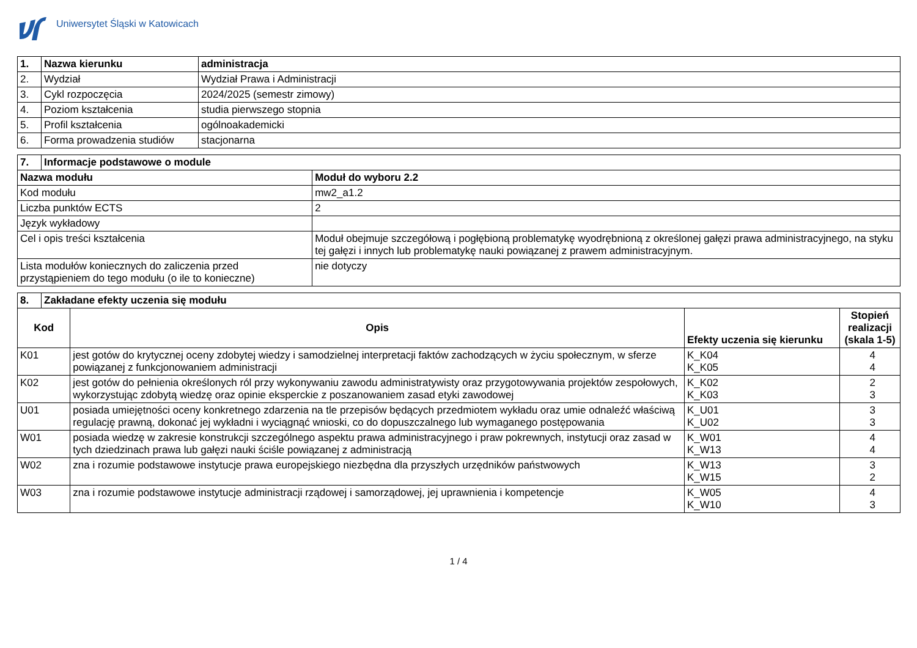Uniwersytet Śląski w Katowicach
| 1. | Nazwa kierunku | administracja |
| --- | --- | --- |
| 2. | Wydział | Wydział Prawa i Administracji |
| 3. | Cykl rozpoczęcia | 2024/2025 (semestr zimowy) |
| 4. | Poziom kształcenia | studia pierwszego stopnia |
| 5. | Profil kształcenia | ogólnoakademicki |
| 6. | Forma prowadzenia studiów | stacjonarna |
| 7. | Informacje podstawowe o module | |
| --- | --- | --- |
| Nazwa modułu | | Moduł do wyboru 2.2 |
| Kod modułu | | mw2_a1.2 |
| Liczba punktów ECTS | | 2 |
| Język wykładowy | | |
| Cel i opis treści kształcenia | | Moduł obejmuje szczegółową i pogłębioną problematykę wyodrębnioną z określonej gałęzi prawa administracyjnego, na styku tej gałęzi i innych lub problematykę nauki powiązanej z prawem administracyjnym. |
| Lista modułów koniecznych do zaliczenia przed przystąpieniem do tego modułu (o ile to konieczne) | | nie dotyczy |
| 8. | Zakładane efekty uczenia się modułu | | | |
| --- | --- | --- | --- | --- |
| Kod | | Opis | Efekty uczenia się kierunku | Stopień realizacji (skala 1-5) |
| K01 | | jest gotów do krytycznej oceny zdobytej wiedzy i samodzielnej interpretacji faktów zachodzących w życiu społecznym, w sferze powiązanej z funkcjonowaniem administracji | K_K04 K_K05 | 4 4 |
| K02 | | jest gotów do pełnienia określonych ról przy wykonywaniu zawodu administratywisty oraz przygotowywania projektów zespołowych, wykorzystując zdobytą wiedzę oraz opinie eksperckie z poszanowaniem zasad etyki zawodowej | K_K02 K_K03 | 2 3 |
| U01 | | posiada umiejętności oceny konkretnego zdarzenia na tle przepisów będących przedmiotem wykładu oraz umie odnaleźć właściwą regulację prawną, dokonać jej wykładni i wyciągnąć wnioski, co do dopuszczalnego lub wymaganego postępowania | K_U01 K_U02 | 3 3 |
| W01 | | posiada wiedzę w zakresie konstrukcji szczególnego aspektu prawa administracyjnego i praw pokrewnych, instytucji oraz zasad w tych dziedzinach prawa lub gałęzi nauki ściśle powiązanej z administracją | K_W01 K_W13 | 4 4 |
| W02 | | zna i rozumie podstawowe instytucje prawa europejskiego niezbędna dla przyszłych urzędników państwowych | K_W13 K_W15 | 3 2 |
| W03 | | zna i rozumie podstawowe instytucje administracji rządowej i samorządowej, jej uprawnienia i kompetencje | K_W05 K_W10 | 4 3 |
1 / 4